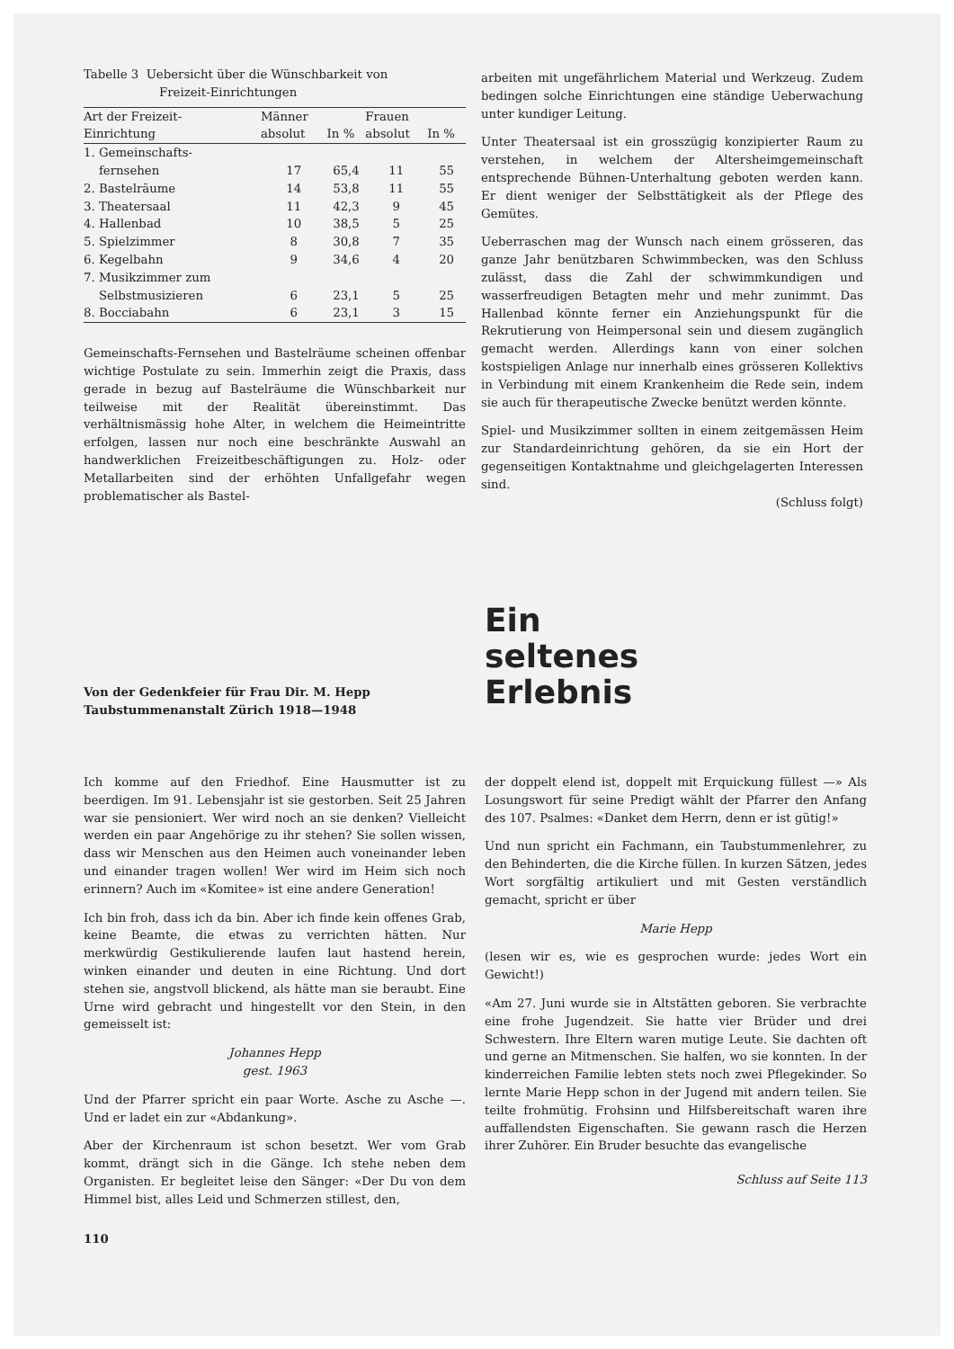Tabelle 3 Uebersicht über die Wünschbarkeit von
Freizeit-Einrichtungen
| Art der Freizeit- Einrichtung | Männer absolut | In % | Frauen absolut | In % |
| --- | --- | --- | --- | --- |
| 1. Gemeinschafts- fernsehen | 17 | 65,4 | 11 | 55 |
| 2. Bastelräume | 14 | 53,8 | 11 | 55 |
| 3. Theatersaal | 11 | 42,3 | 9 | 45 |
| 4. Hallenbad | 10 | 38,5 | 5 | 25 |
| 5. Spielzimmer | 8 | 30,8 | 7 | 35 |
| 6. Kegelbahn | 9 | 34,6 | 4 | 20 |
| 7. Musikzimmer zum Selbstmusizieren | 6 | 23,1 | 5 | 25 |
| 8. Bocciabahn | 6 | 23,1 | 3 | 15 |
Gemeinschafts-Fernsehen und Bastelräume scheinen offenbar wichtige Postulate zu sein. Immerhin zeigt die Praxis, dass gerade in bezug auf Bastelräume die Wünschbarkeit nur teilweise mit der Realität übereinstimmt. Das verhältnismässig hohe Alter, in welchem die Heimeintritte erfolgen, lassen nur noch eine beschränkte Auswahl an handwerklichen Freizeitbeschäftigungen zu. Holz- oder Metallarbeiten sind der erhöhten Unfallgefahr wegen problematischer als Bastel-
arbeiten mit ungefährlichem Material und Werkzeug. Zudem bedingen solche Einrichtungen eine ständige Ueberwachung unter kundiger Leitung.
Unter Theatersaal ist ein grosszügig konzipierter Raum zu verstehen, in welchem der Altersheimgemeinschaft entsprechende Bühnen-Unterhaltung geboten werden kann. Er dient weniger der Selbsttätigkeit als der Pflege des Gemütes.
Ueberraschen mag der Wunsch nach einem grösseren, das ganze Jahr benützbaren Schwimmbecken, was den Schluss zulässt, dass die Zahl der schwimmkundigen und wasserfreudigen Betagten mehr und mehr zunimmt. Das Hallenbad könnte ferner ein Anziehungspunkt für die Rekrutierung von Heimpersonal sein und diesem zugänglich gemacht werden. Allerdings kann von einer solchen kostspieligen Anlage nur innerhalb eines grösseren Kollektivs in Verbindung mit einem Krankenheim die Rede sein, indem sie auch für therapeutische Zwecke benützt werden könnte.
Spiel- und Musikzimmer sollten in einem zeitgemässen Heim zur Standardeinrichtung gehören, da sie ein Hort der gegenseitigen Kontaktnahme und gleichgelagerten Interessen sind.
(Schluss folgt)
Von der Gedenkfeier für Frau Dir. M. Hepp
Taubstummenanstalt Zürich 1918—1948
Ein
seltenes
Erlebnis
Ich komme auf den Friedhof. Eine Hausmutter ist zu beerdigen. Im 91. Lebensjahr ist sie gestorben. Seit 25 Jahren war sie pensioniert. Wer wird noch an sie denken? Vielleicht werden ein paar Angehörige zu ihr stehen? Sie sollen wissen, dass wir Menschen aus den Heimen auch voneinander leben und einander tragen wollen! Wer wird im Heim sich noch erinnern? Auch im «Komitee» ist eine andere Generation!
Ich bin froh, dass ich da bin. Aber ich finde kein offenes Grab, keine Beamte, die etwas zu verrichten hätten. Nur merkwürdig Gestikulierende laufen laut hastend herein, winken einander und deuten in eine Richtung. Und dort stehen sie, angstvoll blickend, als hätte man sie beraubt. Eine Urne wird gebracht und hingestellt vor den Stein, in den gemeisselt ist:
Johannes Hepp
gest. 1963
Und der Pfarrer spricht ein paar Worte. Asche zu Asche —. Und er ladet ein zur «Abdankung».
Aber der Kirchenraum ist schon besetzt. Wer vom Grab kommt, drängt sich in die Gänge. Ich stehe neben dem Organisten. Er begleitet leise den Sänger: «Der Du von dem Himmel bist, alles Leid und Schmerzen stillest, den,
110
der doppelt elend ist, doppelt mit Erquickung füllest —» Als Losungswort für seine Predigt wählt der Pfarrer den Anfang des 107. Psalmes: «Danket dem Herrn, denn er ist gütig!»
Und nun spricht ein Fachmann, ein Taubstummenlehrer, zu den Behinderten, die die Kirche füllen. In kurzen Sätzen, jedes Wort sorgfältig artikuliert und mit Gesten verständlich gemacht, spricht er über
Marie Hepp
(lesen wir es, wie es gesprochen wurde: jedes Wort ein Gewicht!)
«Am 27. Juni wurde sie in Altstätten geboren. Sie verbrachte eine frohe Jugendzeit. Sie hatte vier Brüder und drei Schwestern. Ihre Eltern waren mutige Leute. Sie dachten oft und gerne an Mitmenschen. Sie halfen, wo sie konnten. In der kinderreichen Familie lebten stets noch zwei Pflegekinder. So lernte Marie Hepp schon in der Jugend mit andern teilen. Sie teilte frohmütig. Frohsinn und Hilfsbereitschaft waren ihre auffallendsten Eigenschaften. Sie gewann rasch die Herzen ihrer Zuhörer. Ein Bruder besuchte das evangelische
Schluss auf Seite 113